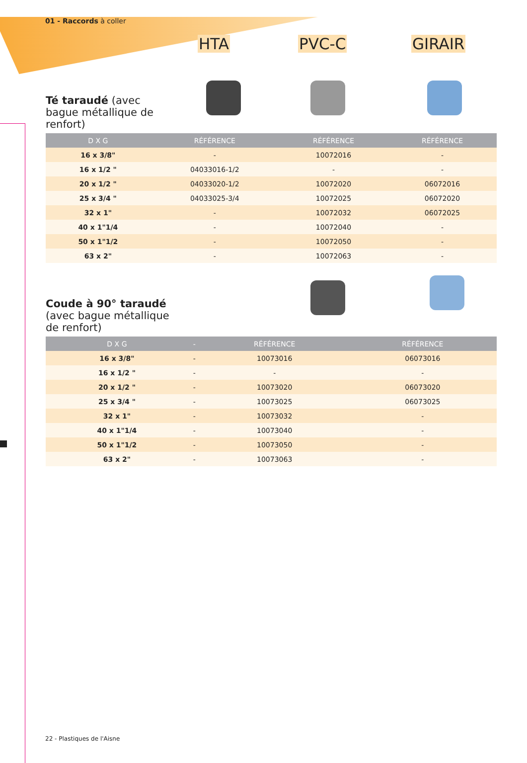01 - Raccords à coller
HTA PVC-C GIRAIR
Té taraudé (avec bague métallique de renfort)
| D X G | RÉFÉRENCE | RÉFÉRENCE | RÉFÉRENCE |
| --- | --- | --- | --- |
| 16 x 3/8" | - | 10072016 | - |
| 16 x 1/2 " | 04033016-1/2 | - | - |
| 20 x 1/2 " | 04033020-1/2 | 10072020 | 06072016 |
| 25 x 3/4 " | 04033025-3/4 | 10072025 | 06072020 |
| 32 x 1" | - | 10072032 | 06072025 |
| 40 x 1"1/4 | - | 10072040 | - |
| 50 x 1"1/2 | - | 10072050 | - |
| 63 x 2" | - | 10072063 | - |
Coude à 90° taraudé (avec bague métallique de renfort)
| D X G | - | RÉFÉRENCE | RÉFÉRENCE |
| --- | --- | --- | --- |
| 16 x 3/8" | - | 10073016 | 06073016 |
| 16 x 1/2 " | - | - | - |
| 20 x 1/2 " | - | 10073020 | 06073020 |
| 25 x 3/4 " | - | 10073025 | 06073025 |
| 32 x 1" | - | 10073032 | - |
| 40 x 1"1/4 | - | 10073040 | - |
| 50 x 1"1/2 | - | 10073050 | - |
| 63 x 2" | - | 10073063 | - |
22 - Plastiques de l'Aisne